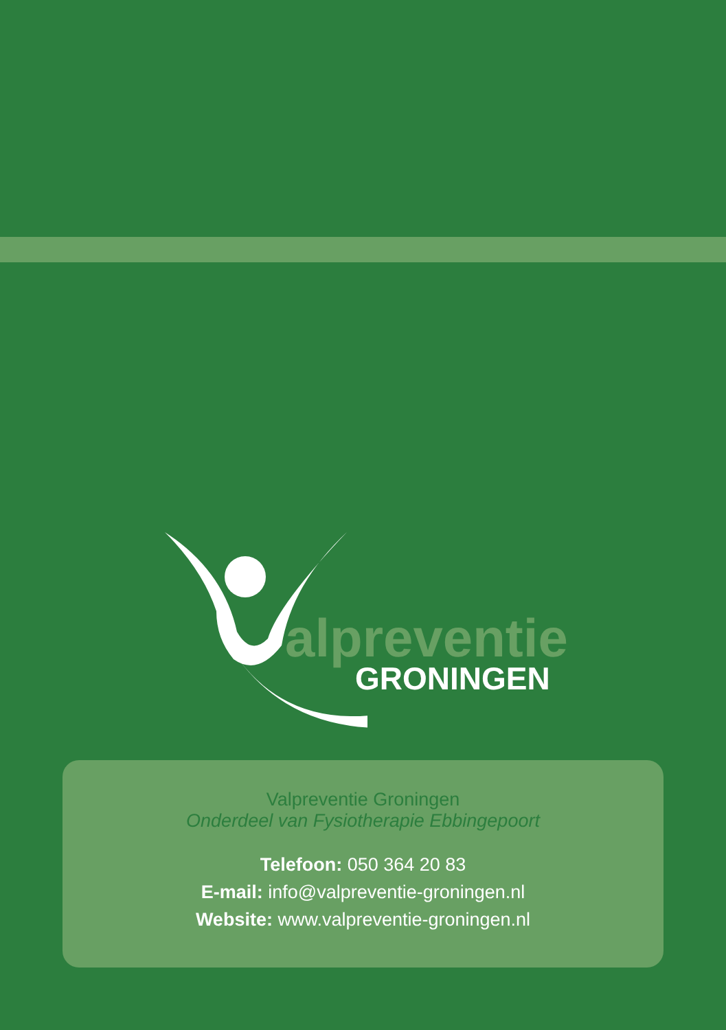alpreventie
GRONINGEN
Valpreventie Groningen
Onderdeel van Fysiotherapie Ebbingepoort
Telefoon: 050 364 20 83
E-mail: info@valpreventie-groningen.nl
Website: www.valpreventie-groningen.nl